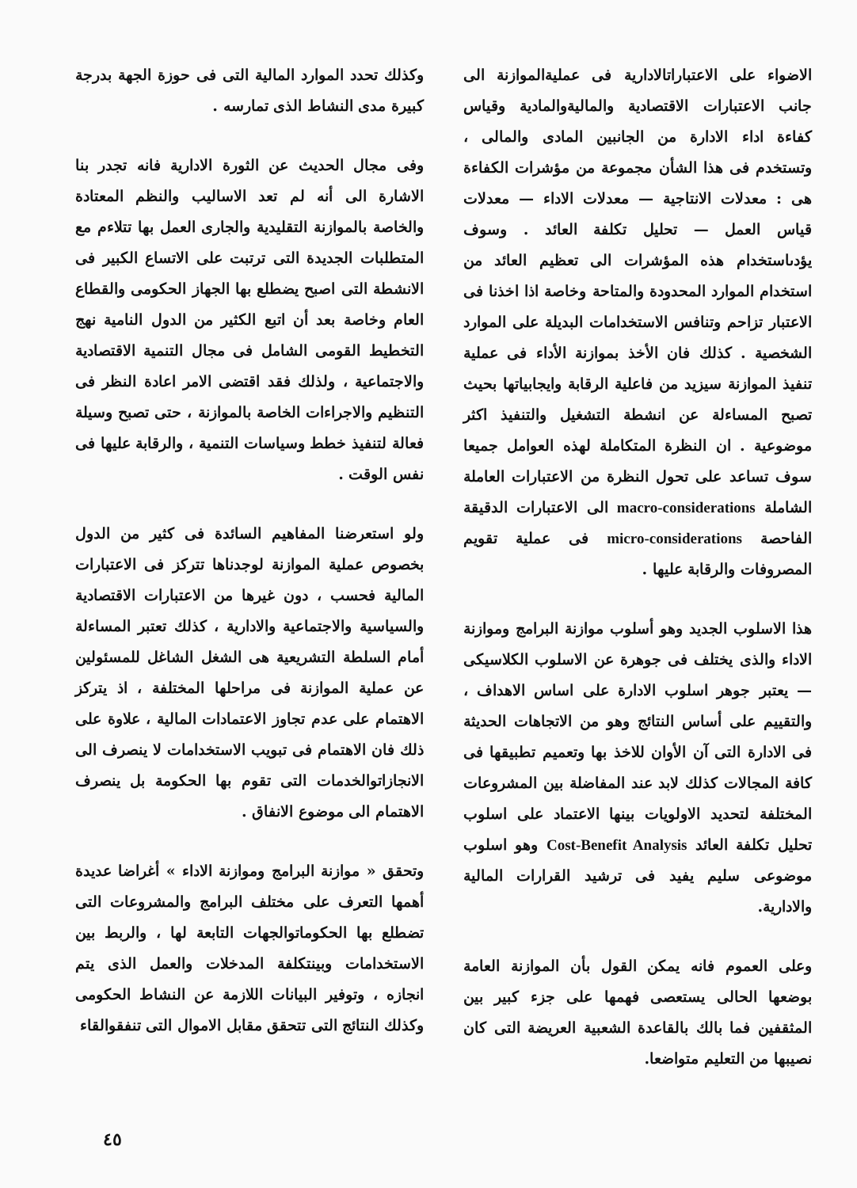وكذلك تحدد الموارد المالية التى فى حوزة الجهة بدرجة كبيرة مدى النشاط الذى تمارسه .
وفى مجال الحديث عن الثورة الادارية فانه تجدر بنا الاشارة الى أنه لم تعد الاساليب والنظم المعتادة والخاصة بالموازنة التقليدية والجارى العمل بها تتلاءم مع المتطلبات الجديدة التى ترتبت على الاتساع الكبير فى الانشطة التى اصبح يضطلع بها الجهاز الحكومى والقطاع العام وخاصة بعد أن اتبع الكثير من الدول النامية نهج التخطيط القومى الشامل فى مجال التنمية الاقتصادية والاجتماعية ، ولذلك فقد اقتضى الامر اعادة النظر فى التنظيم والاجراءات الخاصة بالموازنة ، حتى تصبح وسيلة فعالة لتنفيذ خطط وسياسات التنمية ، والرقابة عليها فى نفس الوقت .
ولو استعرضنا المفاهيم السائدة فى كثير من الدول بخصوص عملية الموازنة لوجدناها تتركز فى الاعتبارات المالية فحسب ، دون غيرها من الاعتبارات الاقتصادية والسياسية والاجتماعية والادارية ، كذلك تعتبر المساءلة أمام السلطة التشريعية هى الشغل الشاغل للمسئولين عن عملية الموازنة فى مراحلها المختلفة ، اذ يتركز الاهتمام على عدم تجاوز الاعتمادات المالية ، علاوة على ذلك فان الاهتمام فى تبويب الاستخدامات لا ينصرف الى الانجازاتوالخدمات التى تقوم بها الحكومة بل ينصرف الاهتمام الى موضوع الانفاق .
وتحقق « موازنة البرامج وموازنة الاداء » أغراضا عديدة أهمها التعرف على مختلف البرامج والمشروعات التى تضطلع بها الحكوماتوالجهات التابعة لها ، والربط بين الاستخدامات وبينتكلفة المدخلات والعمل الذى يتم انجازه ، وتوفير البيانات اللازمة عن النشاط الحكومى وكذلك النتائج التى تتحقق مقابل الاموال التى تنفقوالقاء
الاضواء على الاعتباراتالادارية فى عمليةالموازنة الى جانب الاعتبارات الاقتصادية والماليةوالمادية وقياس كفاءة اداء الادارة من الجانبين المادى والمالى ، وتستخدم فى هذا الشأن مجموعة من مؤشرات الكفاءة هى : معدلات الانتاجية — معدلات الاداء — معدلات قياس العمل — تحليل تكلفة العائد . وسوف يؤدىاستخدام هذه المؤشرات الى تعظيم العائد من استخدام الموارد المحدودة والمتاحة وخاصة اذا اخذنا فى الاعتبار تزاحم وتنافس الاستخدامات البديلة على الموارد الشخصية . كذلك فان الأخذ بموازنة الأداء فى عملية تنفيذ الموازنة سيزيد من فاعلية الرقابة وايجابياتها بحيث تصبح المساءلة عن انشطة التشغيل والتنفيذ اكثر موضوعية . ان النظرة المتكاملة لهذه العوامل جميعا سوف تساعد على تحول النظرة من الاعتبارات العاملة الشاملة macro-considerations الى الاعتبارات الدقيقة الفاحصة micro-considerations فى عملية تقويم المصروفات والرقابة عليها .
هذا الاسلوب الجديد وهو أسلوب موازنة البرامج وموازنة الاداء والذى يختلف فى جوهرة عن الاسلوب الكلاسيكى — يعتبر جوهر اسلوب الادارة على اساس الاهداف ، والتقييم على أساس النتائج وهو من الاتجاهات الحديثة فى الادارة التى آن الأوان للاخذ بها وتعميم تطبيقها فى كافة المجالات كذلك لابد عند المفاضلة بين المشروعات المختلفة لتحديد الاولويات بينها الاعتماد على اسلوب تحليل تكلفة العائد Cost-Benefit Analysis وهو اسلوب موضوعى سليم يفيد فى ترشيد القرارات المالية والادارية.
وعلى العموم فانه يمكن القول بأن الموازنة العامة بوضعها الحالى يستعصى فهمها على جزء كبير بين المثقفين فما بالك بالقاعدة الشعبية العريضة التى كان نصيبها من التعليم متواضعا.
٤٥